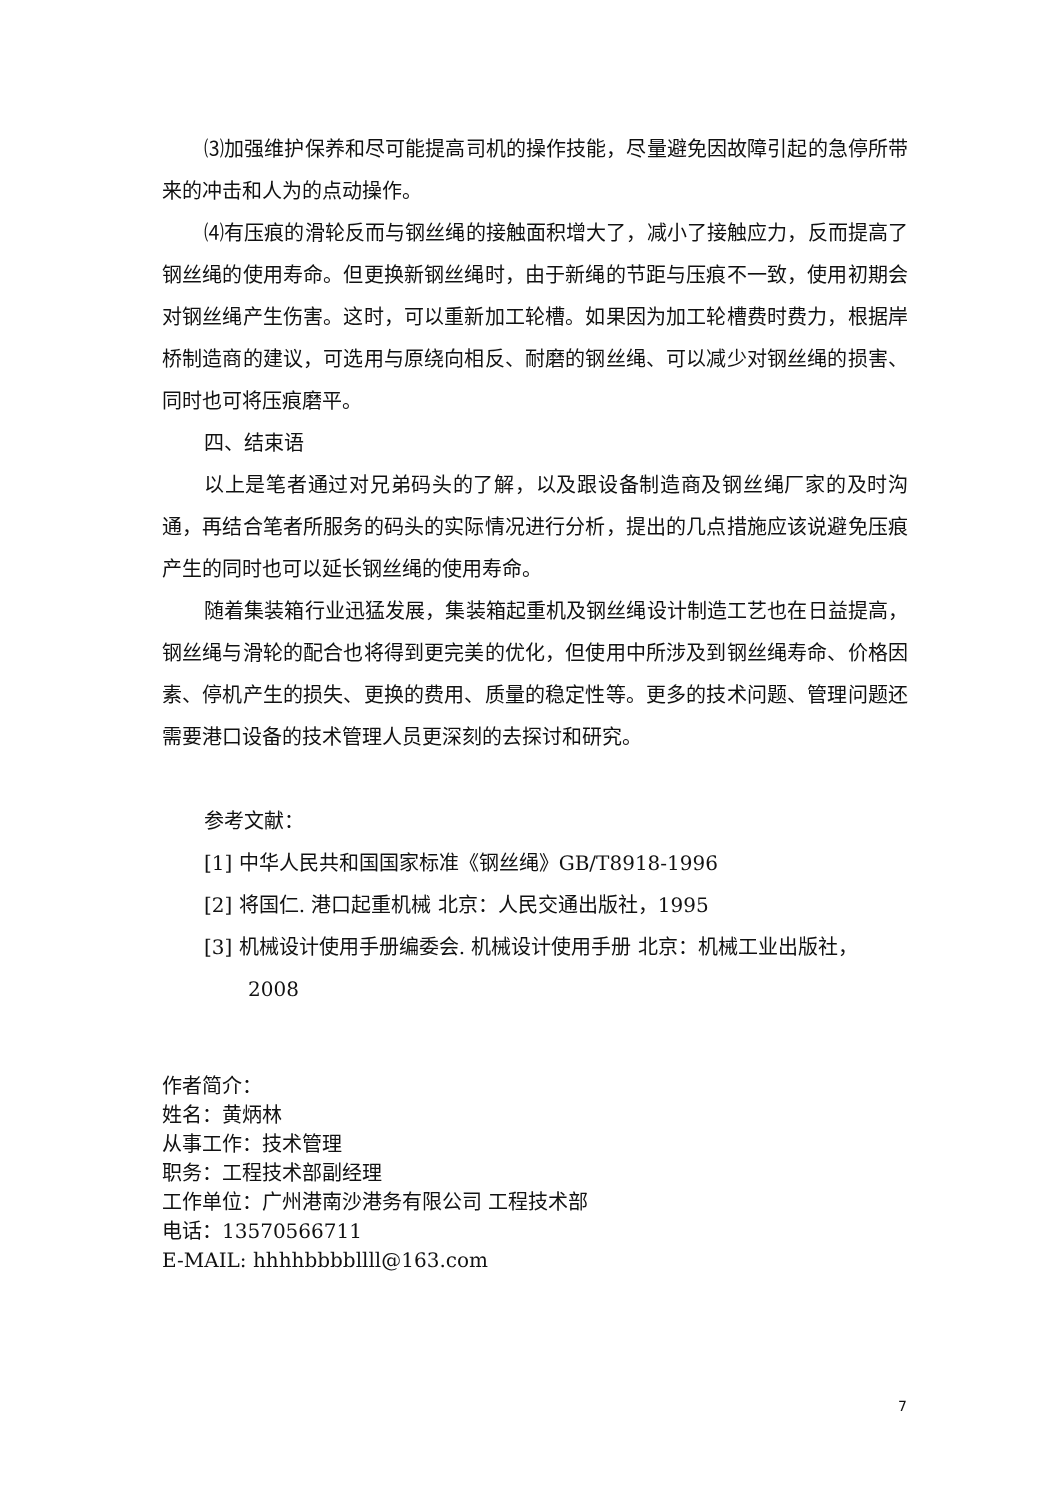⑶加强维护保养和尽可能提高司机的操作技能，尽量避免因故障引起的急停所带来的冲击和人为的点动操作。
⑷有压痕的滑轮反而与钢丝绳的接触面积增大了，减小了接触应力，反而提高了钢丝绳的使用寿命。但更换新钢丝绳时，由于新绳的节距与压痕不一致，使用初期会对钢丝绳产生伤害。这时，可以重新加工轮槽。如果因为加工轮槽费时费力，根据岸桥制造商的建议，可选用与原绕向相反、耐磨的钢丝绳、可以减少对钢丝绳的损害、同时也可将压痕磨平。
四、结束语
以上是笔者通过对兄弟码头的了解，以及跟设备制造商及钢丝绳厂家的及时沟通，再结合笔者所服务的码头的实际情况进行分析，提出的几点措施应该说避免压痕产生的同时也可以延长钢丝绳的使用寿命。
随着集装箱行业迅猛发展，集装箱起重机及钢丝绳设计制造工艺也在日益提高，钢丝绳与滑轮的配合也将得到更完美的优化，但使用中所涉及到钢丝绳寿命、价格因素、停机产生的损失、更换的费用、质量的稳定性等。更多的技术问题、管理问题还需要港口设备的技术管理人员更深刻的去探讨和研究。
参考文献：
[1] 中华人民共和国国家标准《钢丝绳》GB/T8918-1996
[2] 将国仁. 港口起重机械 北京：人民交通出版社，1995
[3] 机械设计使用手册编委会. 机械设计使用手册 北京：机械工业出版社，2008
作者简介：
姓名：黄炳林
从事工作：技术管理
职务：工程技术部副经理
工作单位：广州港南沙港务有限公司 工程技术部
电话：13570566711
E-MAIL: hhhhbbbbllll@163.com
7